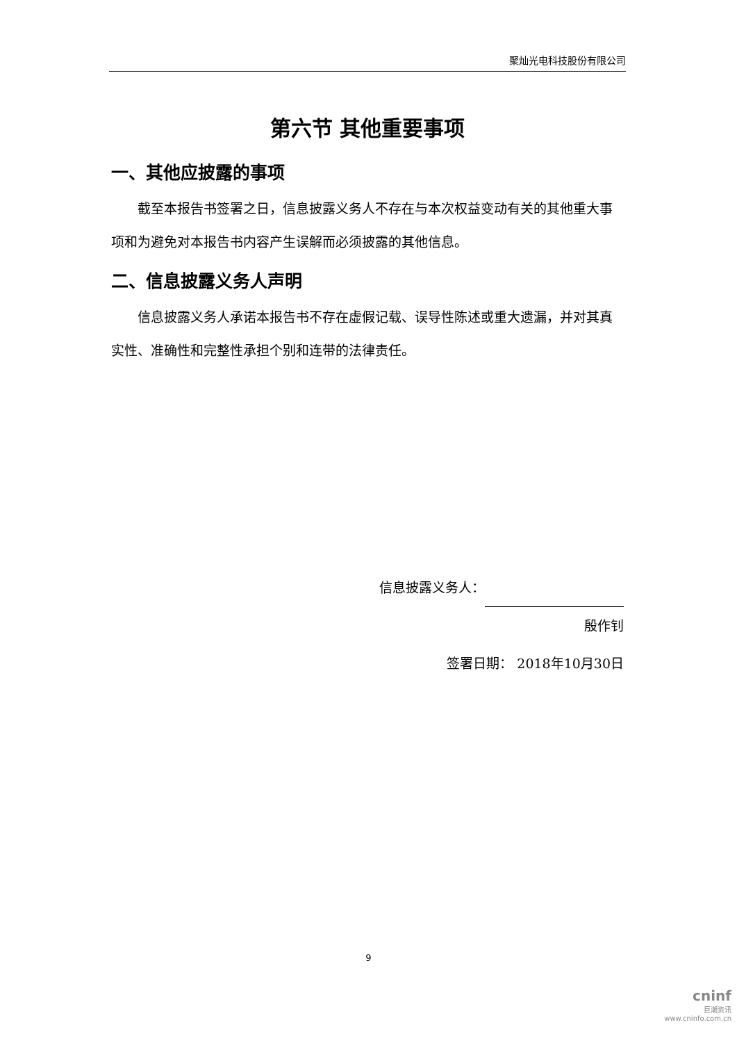聚灿光电科技股份有限公司
第六节 其他重要事项
一、其他应披露的事项
截至本报告书签署之日，信息披露义务人不存在与本次权益变动有关的其他重大事项和为避免对本报告书内容产生误解而必须披露的其他信息。
二、信息披露义务人声明
信息披露义务人承诺本报告书不存在虚假记载、误导性陈述或重大遗漏，并对其真实性、准确性和完整性承担个别和连带的法律责任。
信息披露义务人：
殷作钊
签署日期： 2018年10月30日
9
cninf
巨潮资讯
www.cninfo.com.cn